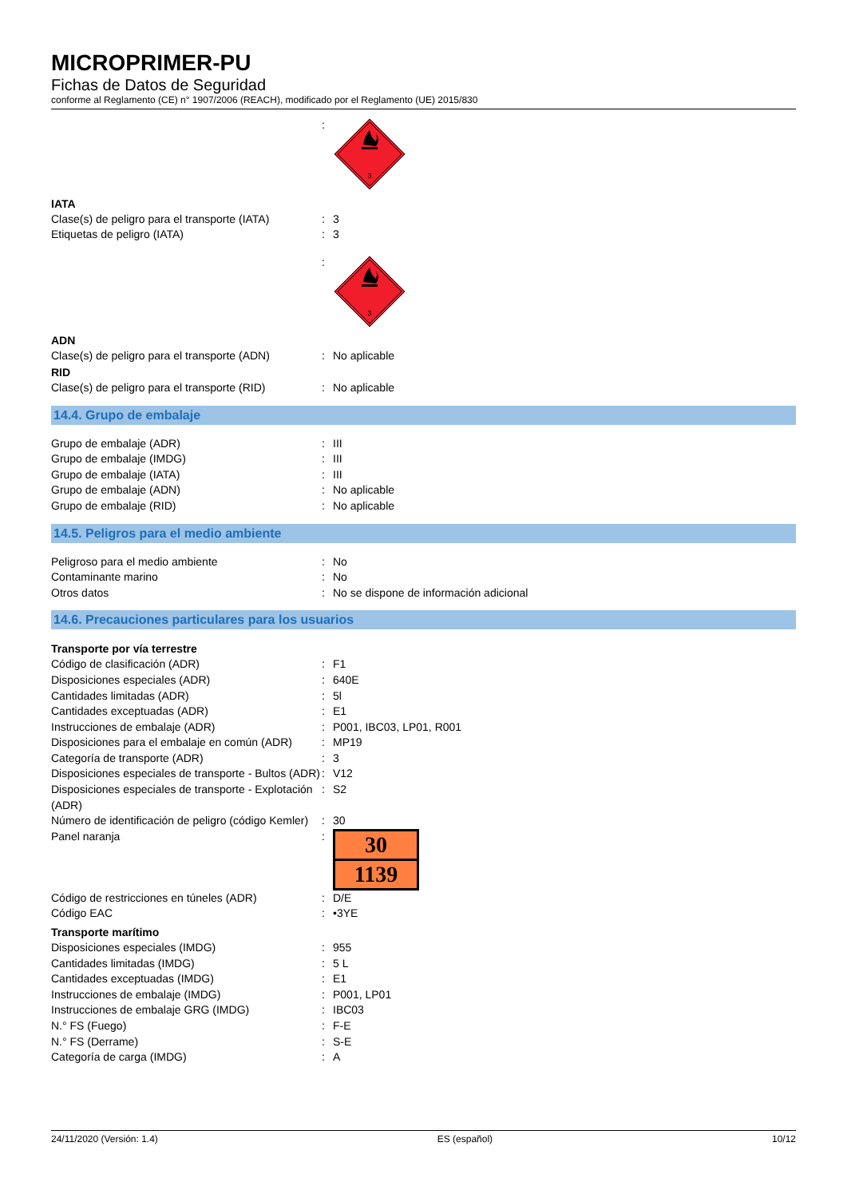MICROPRIMER-PU
Fichas de Datos de Seguridad
conforme al Reglamento (CE) n° 1907/2006 (REACH), modificado por el Reglamento (UE) 2015/830
:
3
IATA
Clase(s) de peligro para el transporte (IATA)
: 3
Etiquetas de peligro (IATA) : 3
:
3
ADN
Clase(s) de peligro para el transporte (ADN)
: No aplicable
RID
Clase(s) de peligro para el transporte (RID)
: No aplicable
14.4. Grupo de embalaje
Grupo de embalaje (ADR) : III
Grupo de embalaje (IMDG) : III
Grupo de embalaje (IATA) : III
Grupo de embalaje (ADN) : No aplicable
Grupo de embalaje (RID) : No aplicable
14.5. Peligros para el medio ambiente
Peligroso para el medio ambiente : No
Contaminante marino : No
Otros datos : No se dispone de información adicional
14.6. Precauciones particulares para los usuarios
Transporte por vía terrestre
Código de clasificación (ADR) : F1
Disposiciones especiales (ADR) : 640E
Cantidades limitadas (ADR) : 5l
Cantidades exceptuadas (ADR) : E1
Instrucciones de embalaje (ADR) : P001, IBC03, LP01, R001
Disposiciones para el embalaje en común (ADR)
: MP19
Categoría de transporte (ADR) : 3
Disposiciones especiales de transporte - Bultos (ADR)
: V12
Disposiciones especiales de transporte - Explotación (ADR)
: S2
Número de identificación de peligro (código Kemler)
: 30
Panel naranja :
30
1139
Código de restricciones en túneles (ADR) : D/E
Código EAC : •3YE
Transporte marítimo
Disposiciones especiales (IMDG) : 955
Cantidades limitadas (IMDG) : 5 L
Cantidades exceptuadas (IMDG) : E1
Instrucciones de embalaje (IMDG) : P001, LP01
Instrucciones de embalaje GRG (IMDG) : IBC03
N.° FS (Fuego) : F-E
N.° FS (Derrame) : S-E
Categoría de carga (IMDG) : A
24/11/2020 (Versión: 1.4) ES (español) 10/12